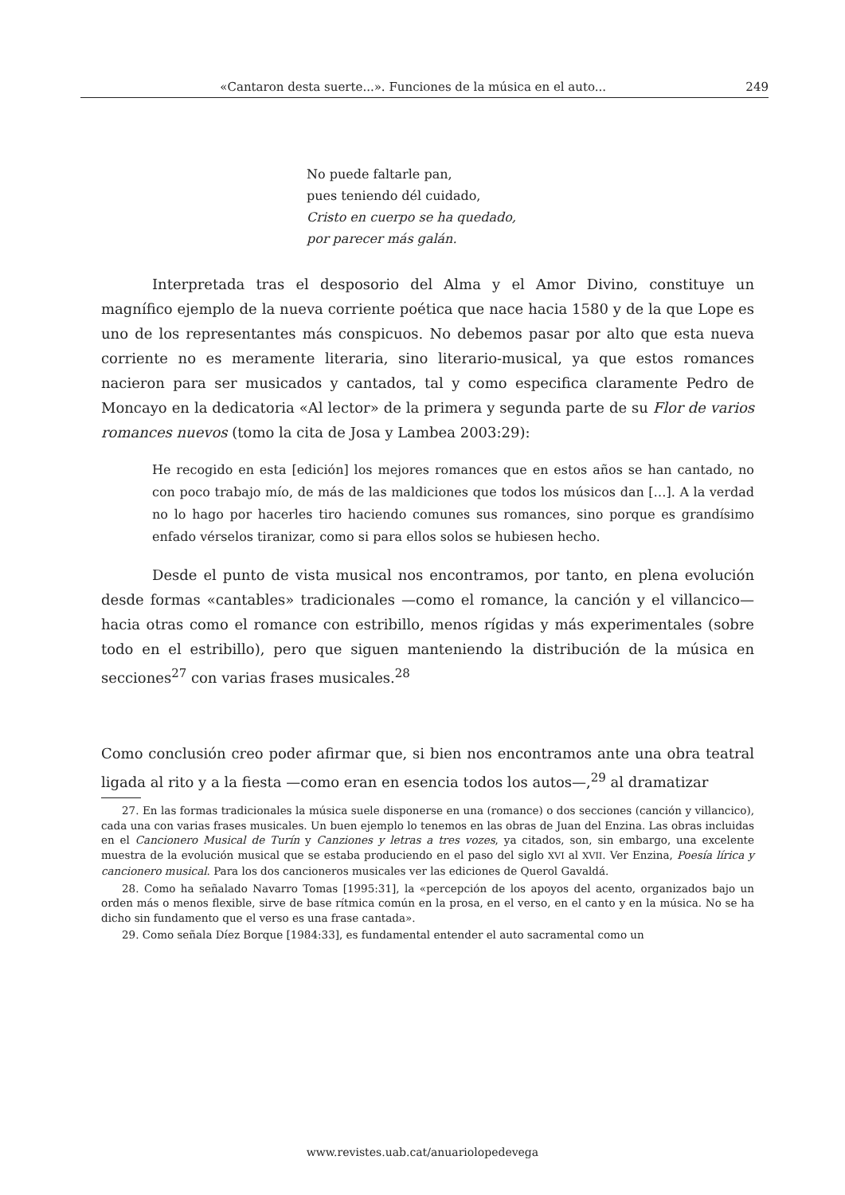«Cantaron desta suerte...». Funciones de la música en el auto... 249
No puede faltarle pan,
pues teniendo dél cuidado,
Cristo en cuerpo se ha quedado,
por parecer más galán.
Interpretada tras el desposorio del Alma y el Amor Divino, constituye un magnífico ejemplo de la nueva corriente poética que nace hacia 1580 y de la que Lope es uno de los representantes más conspicuos. No debemos pasar por alto que esta nueva corriente no es meramente literaria, sino literario-musical, ya que estos romances nacieron para ser musicados y cantados, tal y como especifica claramente Pedro de Moncayo en la dedicatoria «Al lector» de la primera y segunda parte de su Flor de varios romances nuevos (tomo la cita de Josa y Lambea 2003:29):
He recogido en esta [edición] los mejores romances que en estos años se han cantado, no con poco trabajo mío, de más de las maldiciones que todos los músicos dan […]. A la verdad no lo hago por hacerles tiro haciendo comunes sus romances, sino porque es grandísimo enfado vérselos tiranizar, como si para ellos solos se hubiesen hecho.
Desde el punto de vista musical nos encontramos, por tanto, en plena evolución desde formas «cantables» tradicionales —como el romance, la canción y el villancico— hacia otras como el romance con estribillo, menos rígidas y más experimentales (sobre todo en el estribillo), pero que siguen manteniendo la distribución de la música en secciones<sup>27</sup> con varias frases musicales.<sup>28</sup>
Como conclusión creo poder afirmar que, si bien nos encontramos ante una obra teatral ligada al rito y a la fiesta —como eran en esencia todos los autos—,<sup>29</sup> al dramatizar
27. En las formas tradicionales la música suele disponerse en una (romance) o dos secciones (canción y villancico), cada una con varias frases musicales. Un buen ejemplo lo tenemos en las obras de Juan del Enzina. Las obras incluidas en el Cancionero Musical de Turín y Canziones y letras a tres vozes, ya citados, son, sin embargo, una excelente muestra de la evolución musical que se estaba produciendo en el paso del siglo XVI al XVII. Ver Enzina, Poesía lírica y cancionero musical. Para los dos cancioneros musicales ver las ediciones de Querol Gavaldá.
28. Como ha señalado Navarro Tomas [1995:31], la «percepción de los apoyos del acento, organizados bajo un orden más o menos flexible, sirve de base rítmica común en la prosa, en el verso, en el canto y en la música. No se ha dicho sin fundamento que el verso es una frase cantada».
29. Como señala Díez Borque [1984:33], es fundamental entender el auto sacramental como un
www.revistes.uab.cat/anuariolopedevega